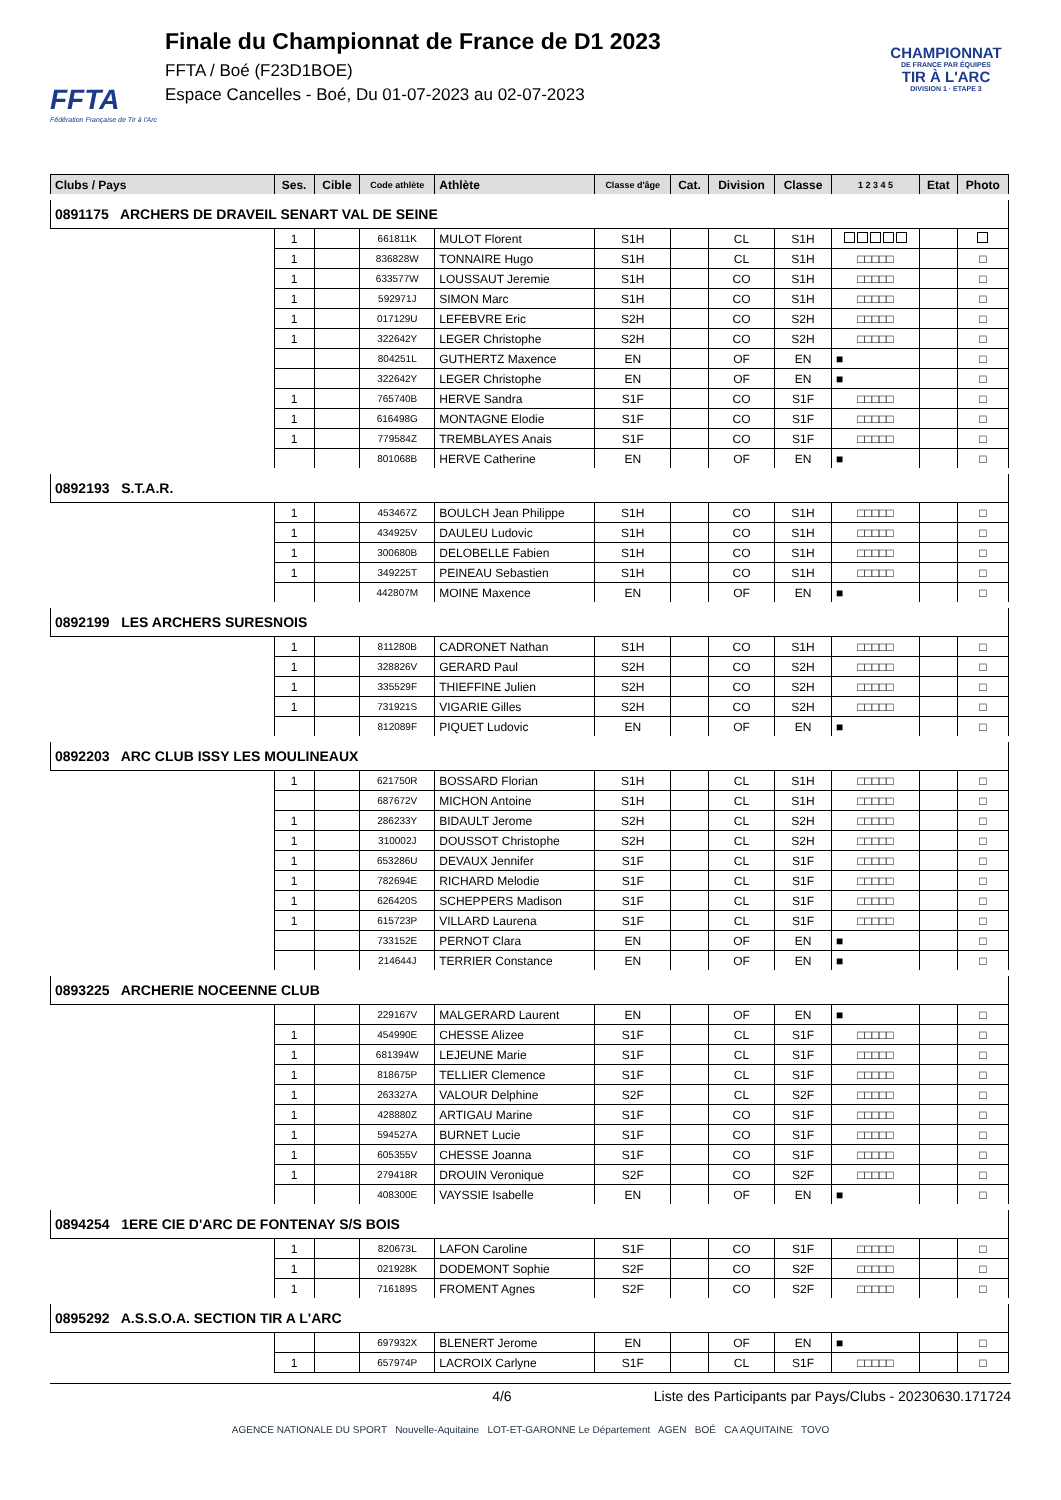FFTA
Fédération Française de Tir à l'Arc
Finale du Championnat de France de D1 2023
FFTA / Boé (F23D1BOE)
Espace Cancelles - Boé, Du 01-07-2023 au 02-07-2023
CHAMPIONNAT
DE FRANCE PAR ÉQUIPES
TIR À L'ARC
DIVISION 1 · ETAPE 3
| Clubs / Pays | Ses. | Cible | Code athlète | Athlète | Classe d'âge | Cat. | Division | Classe | 1 2 3 4 5 | Etat | Photo |
| --- | --- | --- | --- | --- | --- | --- | --- | --- | --- | --- | --- |
| 0891175 ARCHERS DE DRAVEIL SENART VAL DE SEINE | | | | | | | | | | | |
| | 1 | | 661811K | MULOT Florent | S1H | | CL | S1H | | | |
| | 1 | | 836828W | TONNAIRE Hugo | S1H | | CL | S1H | □□□□□ | | □ |
| | 1 | | 633577W | LOUSSAUT Jeremie | S1H | | CO | S1H | □□□□□ | | □ |
| | 1 | | 592971J | SIMON Marc | S1H | | CO | S1H | □□□□□ | | □ |
| | 1 | | 017129U | LEFEBVRE Eric | S2H | | CO | S2H | □□□□□ | | □ |
| | 1 | | 322642Y | LEGER Christophe | S2H | | CO | S2H | □□□□□ | | □ |
| | | | 804251L | GUTHERTZ Maxence | EN | | OF | EN | ■ | | □ |
| | | | 322642Y | LEGER Christophe | EN | | OF | EN | ■ | | □ |
| | 1 | | 765740B | HERVE Sandra | S1F | | CO | S1F | □□□□□ | | □ |
| | 1 | | 616498G | MONTAGNE Elodie | S1F | | CO | S1F | □□□□□ | | □ |
| | 1 | | 779584Z | TREMBLAYES Anais | S1F | | CO | S1F | □□□□□ | | □ |
| | | | 801068B | HERVE Catherine | EN | | OF | EN | ■ | | □ |
| 0892193 S.T.A.R. | | | | | | | | | | | |
| | 1 | | 453467Z | BOULCH Jean Philippe | S1H | | CO | S1H | □□□□□ | | □ |
| | 1 | | 434925V | DAULEU Ludovic | S1H | | CO | S1H | □□□□□ | | □ |
| | 1 | | 300680B | DELOBELLE Fabien | S1H | | CO | S1H | □□□□□ | | □ |
| | 1 | | 349225T | PEINEAU Sebastien | S1H | | CO | S1H | □□□□□ | | □ |
| | | | 442807M | MOINE Maxence | EN | | OF | EN | ■ | | □ |
| 0892199 LES ARCHERS SURESNOIS | | | | | | | | | | | |
| | 1 | | 811280B | CADRONET Nathan | S1H | | CO | S1H | □□□□□ | | □ |
| | 1 | | 328826V | GERARD Paul | S2H | | CO | S2H | □□□□□ | | □ |
| | 1 | | 335529F | THIEFFINE Julien | S2H | | CO | S2H | □□□□□ | | □ |
| | 1 | | 731921S | VIGARIE Gilles | S2H | | CO | S2H | □□□□□ | | □ |
| | | | 812089F | PIQUET Ludovic | EN | | OF | EN | ■ | | □ |
| 0892203 ARC CLUB ISSY LES MOULINEAUX | | | | | | | | | | | |
| | 1 | | 621750R | BOSSARD Florian | S1H | | CL | S1H | □□□□□ | | □ |
| | | | 687672V | MICHON Antoine | S1H | | CL | S1H | □□□□□ | | □ |
| | 1 | | 286233Y | BIDAULT Jerome | S2H | | CL | S2H | □□□□□ | | □ |
| | 1 | | 310002J | DOUSSOT Christophe | S2H | | CL | S2H | □□□□□ | | □ |
| | 1 | | 653286U | DEVAUX Jennifer | S1F | | CL | S1F | □□□□□ | | □ |
| | 1 | | 782694E | RICHARD Melodie | S1F | | CL | S1F | □□□□□ | | □ |
| | 1 | | 626420S | SCHEPPERS Madison | S1F | | CL | S1F | □□□□□ | | □ |
| | 1 | | 615723P | VILLARD Laurena | S1F | | CL | S1F | □□□□□ | | □ |
| | | | 733152E | PERNOT Clara | EN | | OF | EN | ■ | | □ |
| | | | 214644J | TERRIER Constance | EN | | OF | EN | ■ | | □ |
| 0893225 ARCHERIE NOCEENNE CLUB | | | | | | | | | | | |
| | | | 229167V | MALGERARD Laurent | EN | | OF | EN | ■ | | □ |
| | 1 | | 454990E | CHESSE Alizee | S1F | | CL | S1F | □□□□□ | | □ |
| | 1 | | 681394W | LEJEUNE Marie | S1F | | CL | S1F | □□□□□ | | □ |
| | 1 | | 818675P | TELLIER Clemence | S1F | | CL | S1F | □□□□□ | | □ |
| | 1 | | 263327A | VALOUR Delphine | S2F | | CL | S2F | □□□□□ | | □ |
| | 1 | | 428880Z | ARTIGAU Marine | S1F | | CO | S1F | □□□□□ | | □ |
| | 1 | | 594527A | BURNET Lucie | S1F | | CO | S1F | □□□□□ | | □ |
| | 1 | | 605355V | CHESSE Joanna | S1F | | CO | S1F | □□□□□ | | □ |
| | 1 | | 279418R | DROUIN Veronique | S2F | | CO | S2F | □□□□□ | | □ |
| | | | 408300E | VAYSSIE Isabelle | EN | | OF | EN | ■ | | □ |
| 0894254 1ERE CIE D'ARC DE FONTENAY S/S BOIS | | | | | | | | | | | |
| | 1 | | 820673L | LAFON Caroline | S1F | | CO | S1F | □□□□□ | | □ |
| | 1 | | 021928K | DODEMONT Sophie | S2F | | CO | S2F | □□□□□ | | □ |
| | 1 | | 716189S | FROMENT Agnes | S2F | | CO | S2F | □□□□□ | | □ |
| 0895292 A.S.S.O.A. SECTION TIR A L'ARC | | | | | | | | | | | |
| | | | 697932X | BLENERT Jerome | EN | | OF | EN | ■ | | □ |
| | 1 | | 657974P | LACROIX Carlyne | S1F | | CL | S1F | □□□□□ | | □ |
4/6 Liste des Participants par Pays/Clubs - 20230630.171724
AGENCE NATIONALE DU SPORT Nouvelle-Aquitaine LOT-ET-GARONNE Le Département AGEN BOÉ CA AQUITAINE TOVO